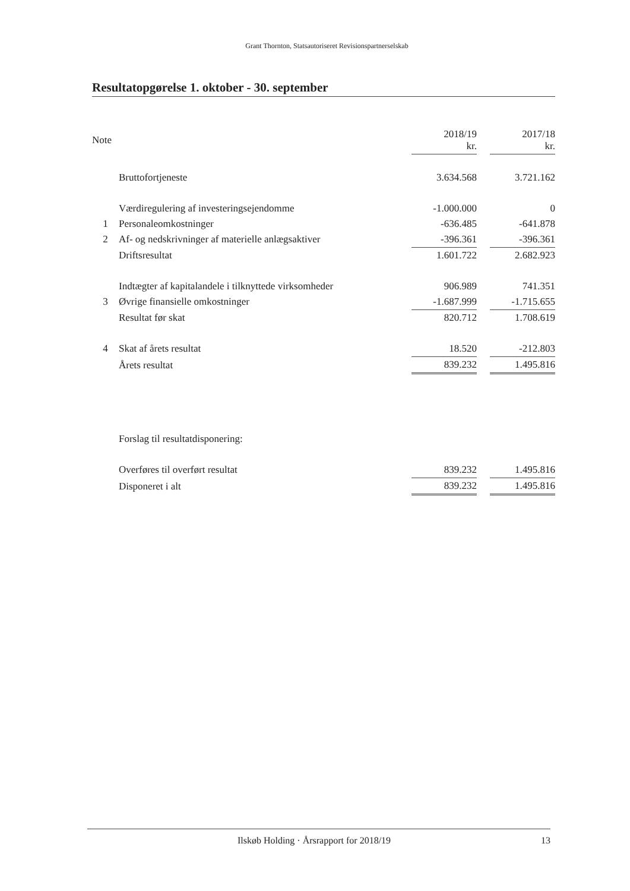Grant Thornton, Statsautoriseret Revisionspartnerselskab
Resultatopgørelse 1. oktober - 30. september
| Note | | 2018/19 kr. | | 2017/18 kr. |
| --- | --- | --- | --- | --- |
| | Bruttofortjeneste | 3.634.568 | | 3.721.162 |
| | Værdiregulering af investeringsejendomme | -1.000.000 | | 0 |
| 1 | Personaleomkostninger | -636.485 | | -641.878 |
| 2 | Af- og nedskrivninger af materielle anlægsaktiver | -396.361 | | -396.361 |
| | Driftsresultat | 1.601.722 | | 2.682.923 |
| | Indtægter af kapitalandele i tilknyttede virksomheder | 906.989 | | 741.351 |
| 3 | Øvrige finansielle omkostninger | -1.687.999 | | -1.715.655 |
| | Resultat før skat | 820.712 | | 1.708.619 |
| 4 | Skat af årets resultat | 18.520 | | -212.803 |
| | Årets resultat | 839.232 | | 1.495.816 |
| | Forslag til resultatdisponering: | | | |
| | Overføres til overført resultat | 839.232 | | 1.495.816 |
| | Disponeret i alt | 839.232 | | 1.495.816 |
Ilskøb Holding · Årsrapport for 2018/19 13